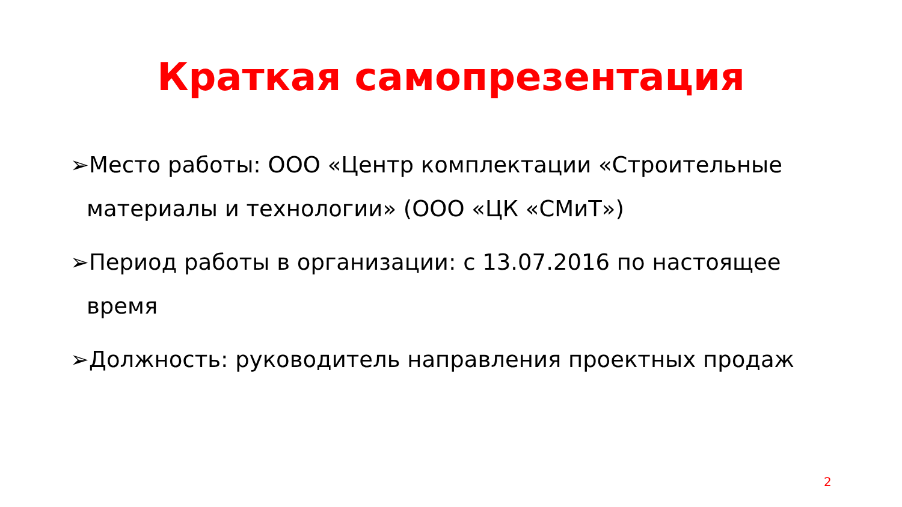Краткая самопрезентация
➢Место работы: ООО «Центр комплектации «Строительные материалы и технологии» (ООО «ЦК «СМиТ»)
➢Период работы в организации: с 13.07.2016 по настоящее время
➢Должность: руководитель направления проектных продаж
2